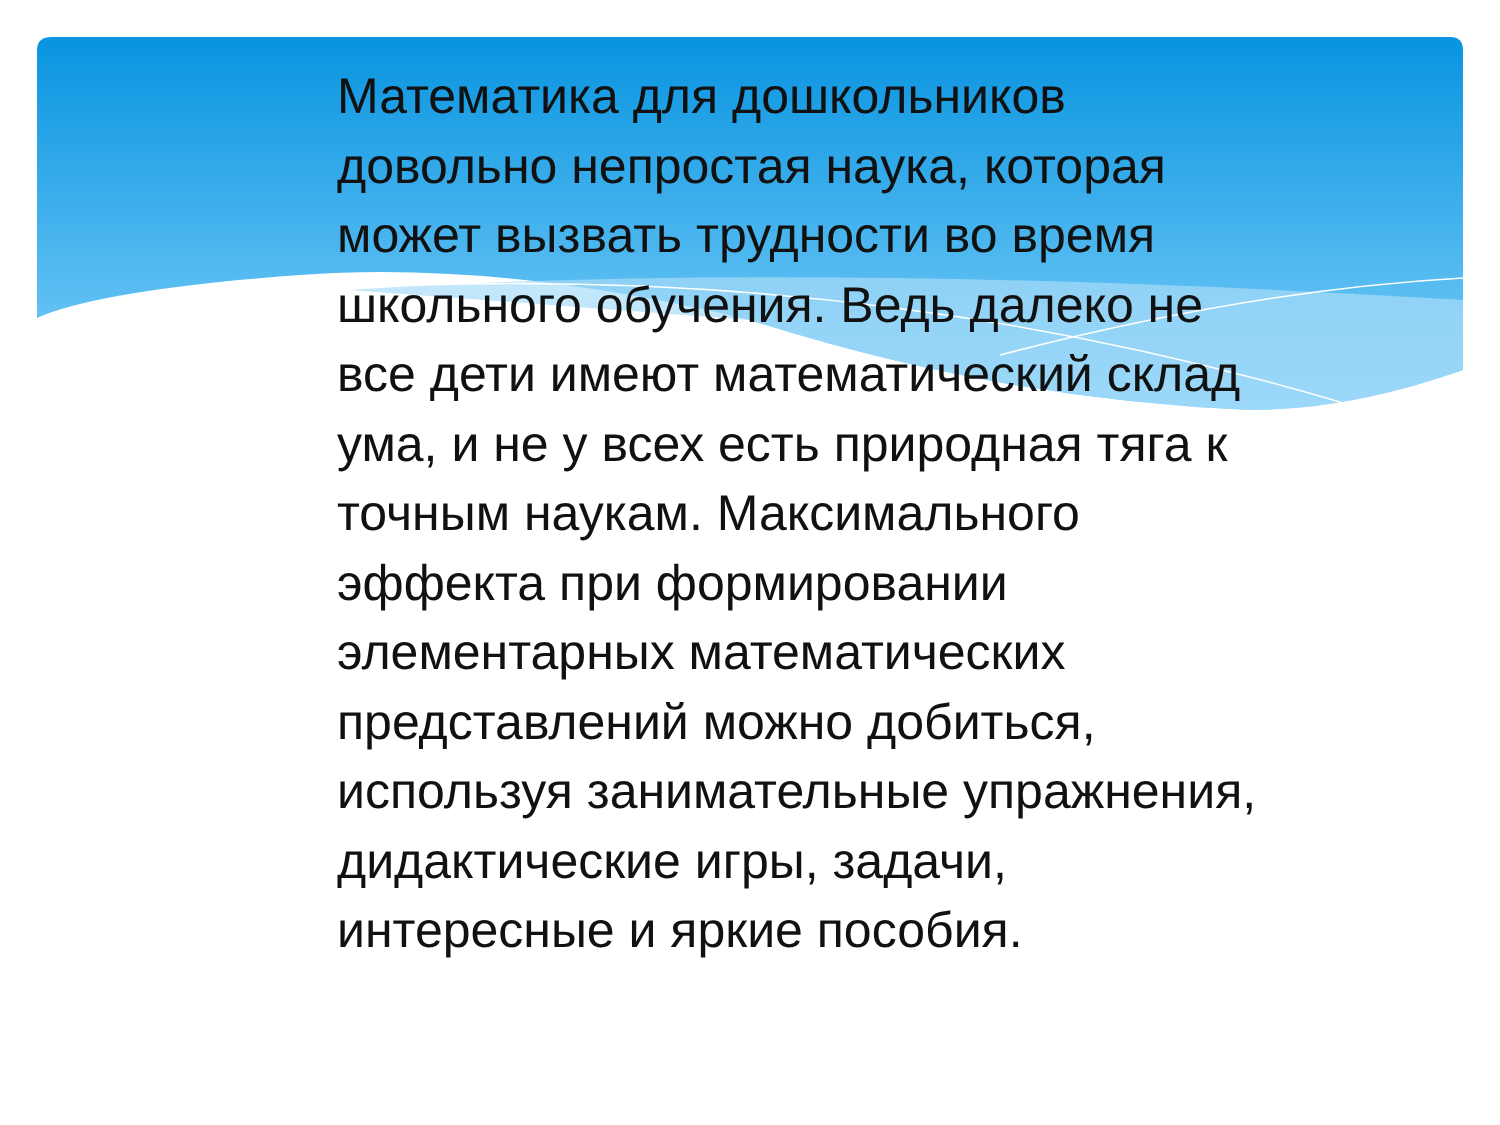Математика для дошкольников довольно непростая наука, которая может вызвать трудности во время школьного обучения. Ведь далеко не все дети имеют математический склад ума, и не у всех есть природная тяга к точным наукам. Максимального эффекта при формировании элементарных математических представлений можно добиться, используя занимательные упражнения, дидактические игры, задачи, интересные и яркие пособия.